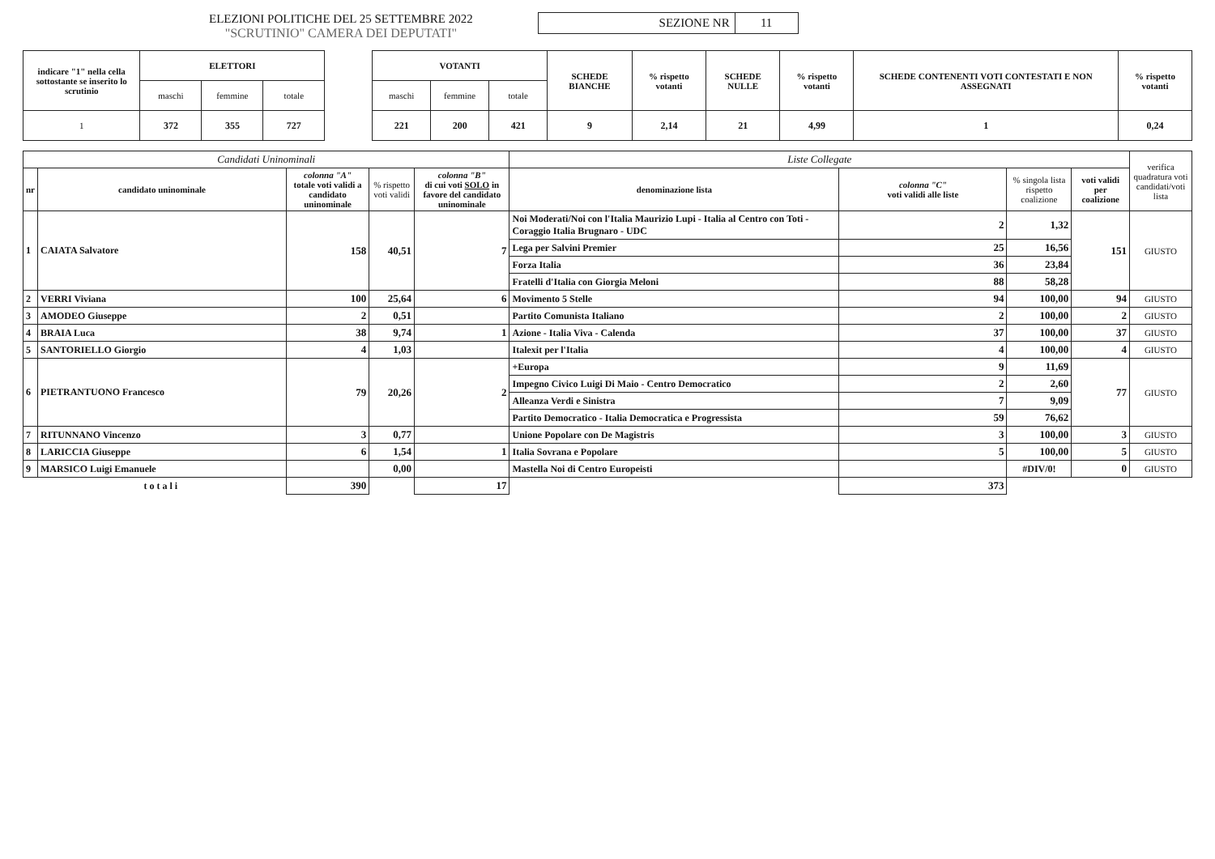ELEZIONI POLITICHE DEL 25 SETTEMBRE 2022
"SCRUTINIO" CAMERA DEI DEPUTATI"
SEZIONE NR 11
| indicare "1" nella cella sottostante se inserito lo scrutinio | ELETTORI | | |
| --- | --- | --- | --- |
| | maschi | femmine | totale |
| 1 | 372 | 355 | 727 |
| VOTANTI | | | SCHEDE BIANCHE | % rispetto votanti | SCHEDE NULLE | % rispetto votanti | SCHEDE CONTENENTI VOTI CONTESTATI E NON ASSEGNATI | % rispetto votanti |
| --- | --- | --- | --- | --- | --- | --- | --- | --- |
| maschi | femmine | totale | | | | | | |
| 221 | 200 | 421 | 9 | 2,14 | 21 | 4,99 | 1 | 0,24 |
| Candidati Uninominali | | | | | Liste Collegate | | | | verifica quadratura voti candidati/voti lista |
| --- | --- | --- | --- | --- | --- | --- | --- | --- | --- |
| nr | candidato uninominale | colonna "A" totale voti validi a candidato uninominale | % rispetto voti validi | colonna "B" di cui voti SOLO in favore del candidato uninominale | denominazione lista | colonna "C" voti validi alle liste | % singola lista rispetto coalizione | voti validi per coalizione | |
| 1 | CAIATA Salvatore | 158 | 40,51 | 7 | Noi Moderati/Noi con l'Italia Maurizio Lupi - Italia al Centro con Toti - Coraggio Italia Brugnaro - UDC | 2 | 1,32 | 151 | GIUSTO |
| | | | | | Lega per Salvini Premier | 25 | 16,56 | | |
| | | | | | Forza Italia | 36 | 23,84 | | |
| | | | | | Fratelli d'Italia con Giorgia Meloni | 88 | 58,28 | | |
| 2 | VERRI Viviana | 100 | 25,64 | 6 | Movimento 5 Stelle | 94 | 100,00 | 94 | GIUSTO |
| 3 | AMODEO Giuseppe | 2 | 0,51 | | Partito Comunista Italiano | 2 | 100,00 | 2 | GIUSTO |
| 4 | BRAIA Luca | 38 | 9,74 | 1 | Azione - Italia Viva - Calenda | 37 | 100,00 | 37 | GIUSTO |
| 5 | SANTORIELLO Giorgio | 4 | 1,03 | | Italexit per l'Italia | 4 | 100,00 | 4 | GIUSTO |
| 6 | PIETRANTUONO Francesco | 79 | 20,26 | 2 | +Europa | 9 | 11,69 | 77 | GIUSTO |
| | | | | | Impegno Civico Luigi Di Maio - Centro Democratico | 2 | 2,60 | | |
| | | | | | Alleanza Verdi e Sinistra | 7 | 9,09 | | |
| | | | | | Partito Democratico - Italia Democratica e Progressista | 59 | 76,62 | | |
| 7 | RITUNNANO Vincenzo | 3 | 0,77 | | Unione Popolare con De Magistris | 3 | 100,00 | 3 | GIUSTO |
| 8 | LARICCIA Giuseppe | 6 | 1,54 | 1 | Italia Sovrana e Popolare | 5 | 100,00 | 5 | GIUSTO |
| 9 | MARSICO Luigi Emanuele | | 0,00 | | Mastella Noi di Centro Europeisti | | #DIV/0! | 0 | GIUSTO |
| | totali | 390 | | 17 | | 373 | | | |